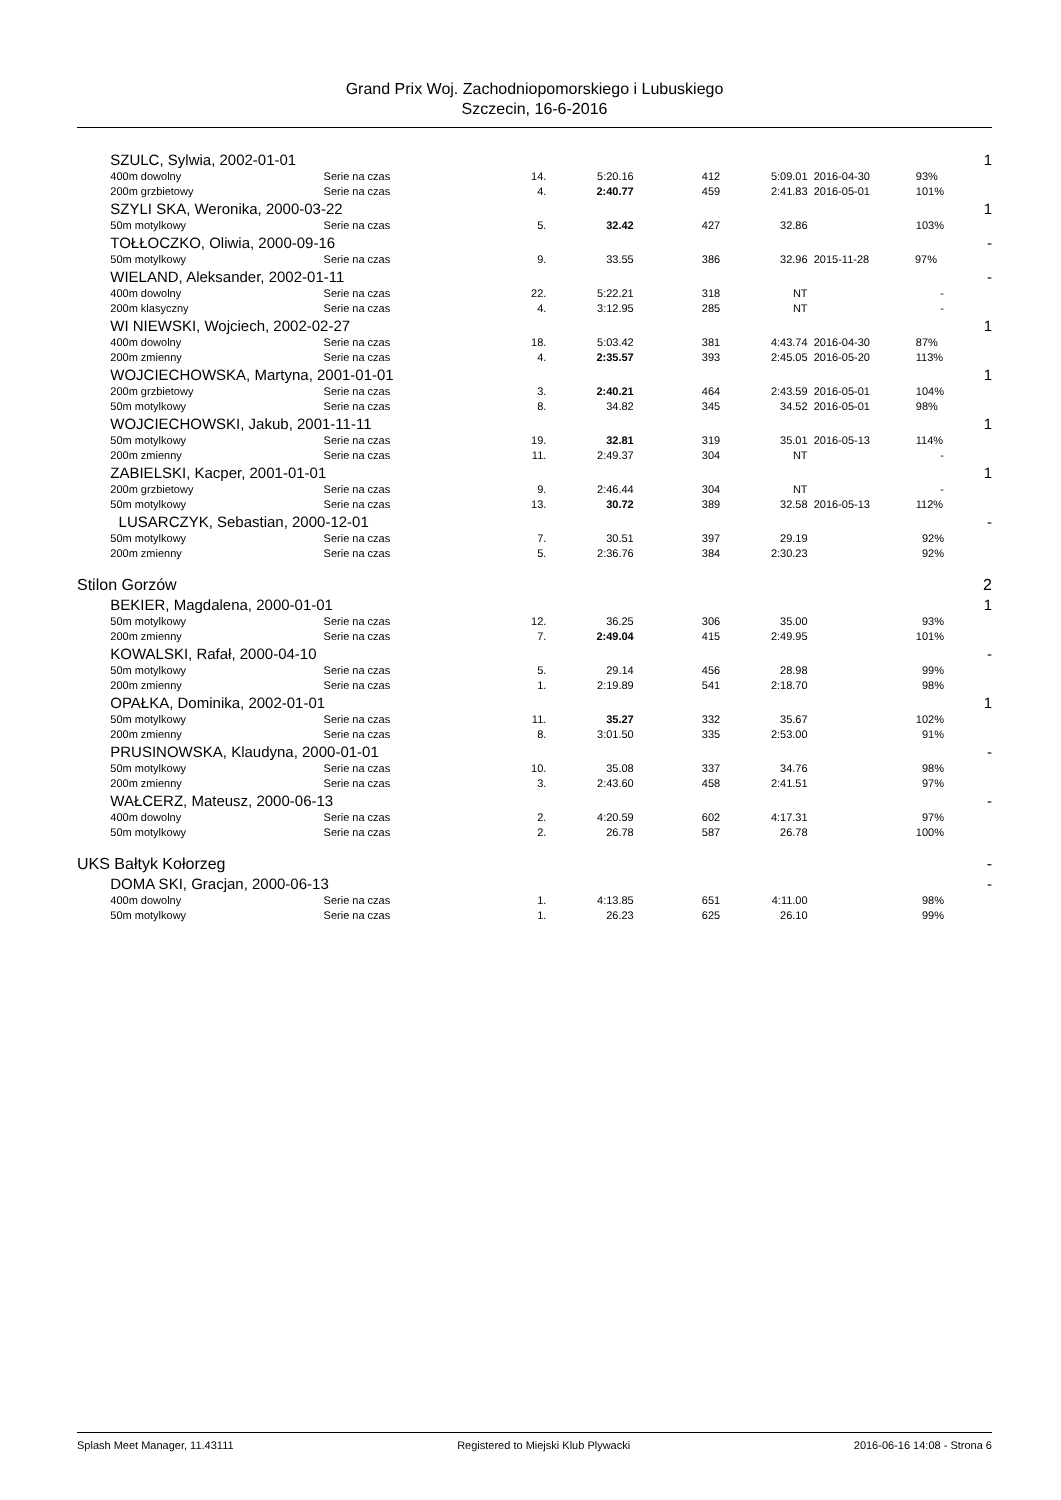Grand Prix Woj. Zachodniopomorskiego i Lubuskiego
Szczecin, 16-6-2016
| | SZULC, Sylwia, 2002-01-01 | | | | | | | 1 |
| | 400m dowolny | Serie na czas | 14. | 5:20.16 | 412 | 5:09.01 | 2016-04-30 93% | |
| | 200m grzbietowy | Serie na czas | 4. | 2:40.77 | 459 | 2:41.83 | 2016-05-01 101% | |
| | SZYLI SKA, Weronika, 2000-03-22 | | | | | | | 1 |
| | 50m motylkowy | Serie na czas | 5. | 32.42 | 427 | 32.86 | 103% | |
| | TOŁŁOCZKO, Oliwia, 2000-09-16 | | | | | | | - |
| | 50m motylkowy | Serie na czas | 9. | 33.55 | 386 | 32.96 | 2015-11-28 97% | |
| | WIELAND, Aleksander, 2002-01-11 | | | | | | | - |
| | 400m dowolny | Serie na czas | 22. | 5:22.21 | 318 | NT | - | |
| | 200m klasyczny | Serie na czas | 4. | 3:12.95 | 285 | NT | - | |
| | WI NIEWSKI, Wojciech, 2002-02-27 | | | | | | | 1 |
| | 400m dowolny | Serie na czas | 18. | 5:03.42 | 381 | 4:43.74 | 2016-04-30 87% | |
| | 200m zmienny | Serie na czas | 4. | 2:35.57 | 393 | 2:45.05 | 2016-05-20 113% | |
| | WOJCIECHOWSKA, Martyna, 2001-01-01 | | | | | | | 1 |
| | 200m grzbietowy | Serie na czas | 3. | 2:40.21 | 464 | 2:43.59 | 2016-05-01 104% | |
| | 50m motylkowy | Serie na czas | 8. | 34.82 | 345 | 34.52 | 2016-05-01 98% | |
| | WOJCIECHOWSKI, Jakub, 2001-11-11 | | | | | | | 1 |
| | 50m motylkowy | Serie na czas | 19. | 32.81 | 319 | 35.01 | 2016-05-13 114% | |
| | 200m zmienny | Serie na czas | 11. | 2:49.37 | 304 | NT | - | |
| | ZABIELSKI, Kacper, 2001-01-01 | | | | | | | 1 |
| | 200m grzbietowy | Serie na czas | 9. | 2:46.44 | 304 | NT | - | |
| | 50m motylkowy | Serie na czas | 13. | 30.72 | 389 | 32.58 | 2016-05-13 112% | |
| | LUSARCZYK, Sebastian, 2000-12-01 | | | | | | | - |
| | 50m motylkowy | Serie na czas | 7. | 30.51 | 397 | 29.19 | 92% | |
| | 200m zmienny | Serie na czas | 5. | 2:36.76 | 384 | 2:30.23 | 92% | |
| Stilon Gorzów | | | | | | | | 2 |
| | BEKIER, Magdalena, 2000-01-01 | | | | | | | 1 |
| | 50m motylkowy | Serie na czas | 12. | 36.25 | 306 | 35.00 | 93% | |
| | 200m zmienny | Serie na czas | 7. | 2:49.04 | 415 | 2:49.95 | 101% | |
| | KOWALSKI, Rafał, 2000-04-10 | | | | | | | - |
| | 50m motylkowy | Serie na czas | 5. | 29.14 | 456 | 28.98 | 99% | |
| | 200m zmienny | Serie na czas | 1. | 2:19.89 | 541 | 2:18.70 | 98% | |
| | OPAŁKA, Dominika, 2002-01-01 | | | | | | | 1 |
| | 50m motylkowy | Serie na czas | 11. | 35.27 | 332 | 35.67 | 102% | |
| | 200m zmienny | Serie na czas | 8. | 3:01.50 | 335 | 2:53.00 | 91% | |
| | PRUSINOWSKA, Klaudyna, 2000-01-01 | | | | | | | - |
| | 50m motylkowy | Serie na czas | 10. | 35.08 | 337 | 34.76 | 98% | |
| | 200m zmienny | Serie na czas | 3. | 2:43.60 | 458 | 2:41.51 | 97% | |
| | WAŁCERZ, Mateusz, 2000-06-13 | | | | | | | - |
| | 400m dowolny | Serie na czas | 2. | 4:20.59 | 602 | 4:17.31 | 97% | |
| | 50m motylkowy | Serie na czas | 2. | 26.78 | 587 | 26.78 | 100% | |
| UKS Bałtyk Kołorzeg | | | | | | | | - |
| | DOMA SKI, Gracjan, 2000-06-13 | | | | | | | - |
| | 400m dowolny | Serie na czas | 1. | 4:13.85 | 651 | 4:11.00 | 98% | |
| | 50m motylkowy | Serie na czas | 1. | 26.23 | 625 | 26.10 | 99% | |
Splash Meet Manager, 11.43111 Registered to Miejski Klub Plywacki 2016-06-16 14:08 - Strona 6